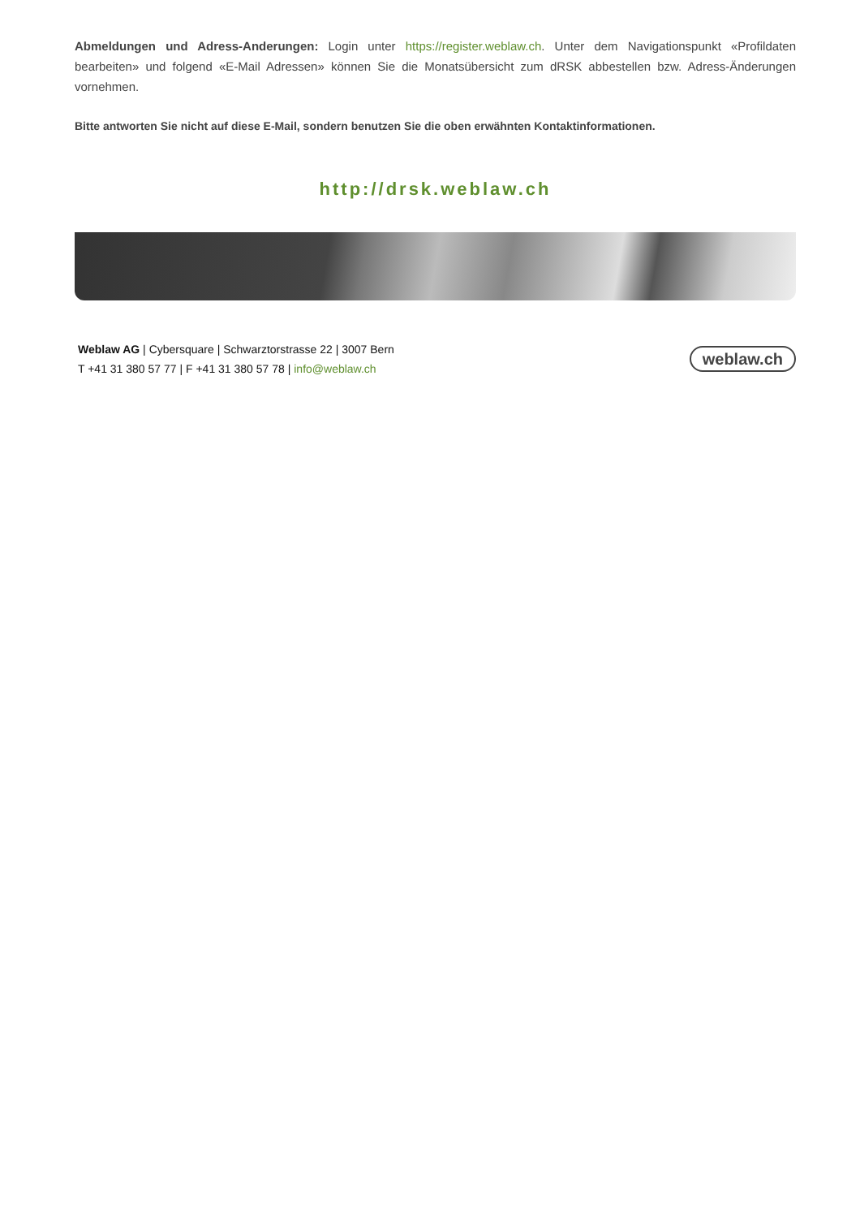Abmeldungen und Adress-Anderungen: Login unter https://register.weblaw.ch. Unter dem Navigationspunkt «Profildaten bearbeiten» und folgend «E-Mail Adressen» können Sie die Monatsübersicht zum dRSK abbestellen bzw. Adress-Änderungen vornehmen.
Bitte antworten Sie nicht auf diese E-Mail, sondern benutzen Sie die oben erwähnten Kontaktinformationen.
http://drsk.weblaw.ch
Weblaw AG | Cybersquare | Schwarztorstrasse 22 | 3007 Bern
T +41 31 380 57 77 | F +41 31 380 57 78 | info@weblaw.ch
weblaw.ch